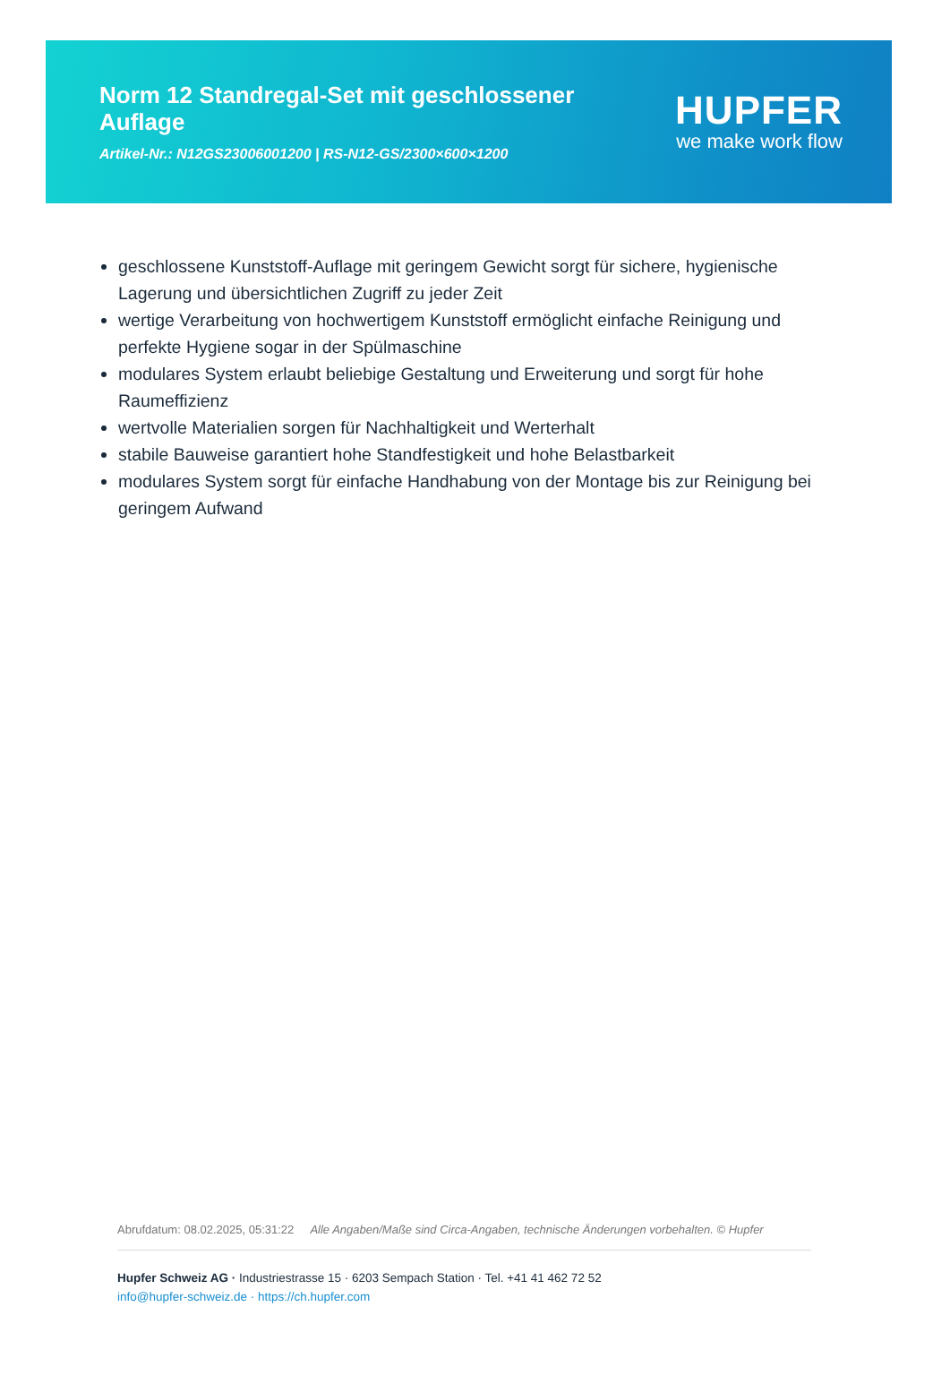Norm 12 Standregal-Set mit geschlossener Auflage
Artikel-Nr.: N12GS23006001200 | RS-N12-GS/2300×600×1200
HUPFER
we make work flow
geschlossene Kunststoff-Auflage mit geringem Gewicht sorgt für sichere, hygienische Lagerung und übersichtlichen Zugriff zu jeder Zeit
wertige Verarbeitung von hochwertigem Kunststoff ermöglicht einfache Reinigung und perfekte Hygiene sogar in der Spülmaschine
modulares System erlaubt beliebige Gestaltung und Erweiterung und sorgt für hohe Raumeffizienz
wertvolle Materialien sorgen für Nachhaltigkeit und Werterhalt
stabile Bauweise garantiert hohe Standfestigkeit und hohe Belastbarkeit
modulares System sorgt für einfache Handhabung von der Montage bis zur Reinigung bei geringem Aufwand
Abrufdatum: 08.02.2025, 05:31:22 Alle Angaben/Maße sind Circa-Angaben, technische Änderungen vorbehalten. © Hupfer
Hupfer Schweiz AG · Industriestrasse 15 · 6203 Sempach Station · Tel. +41 41 462 72 52
info@hupfer-schweiz.de · https://ch.hupfer.com